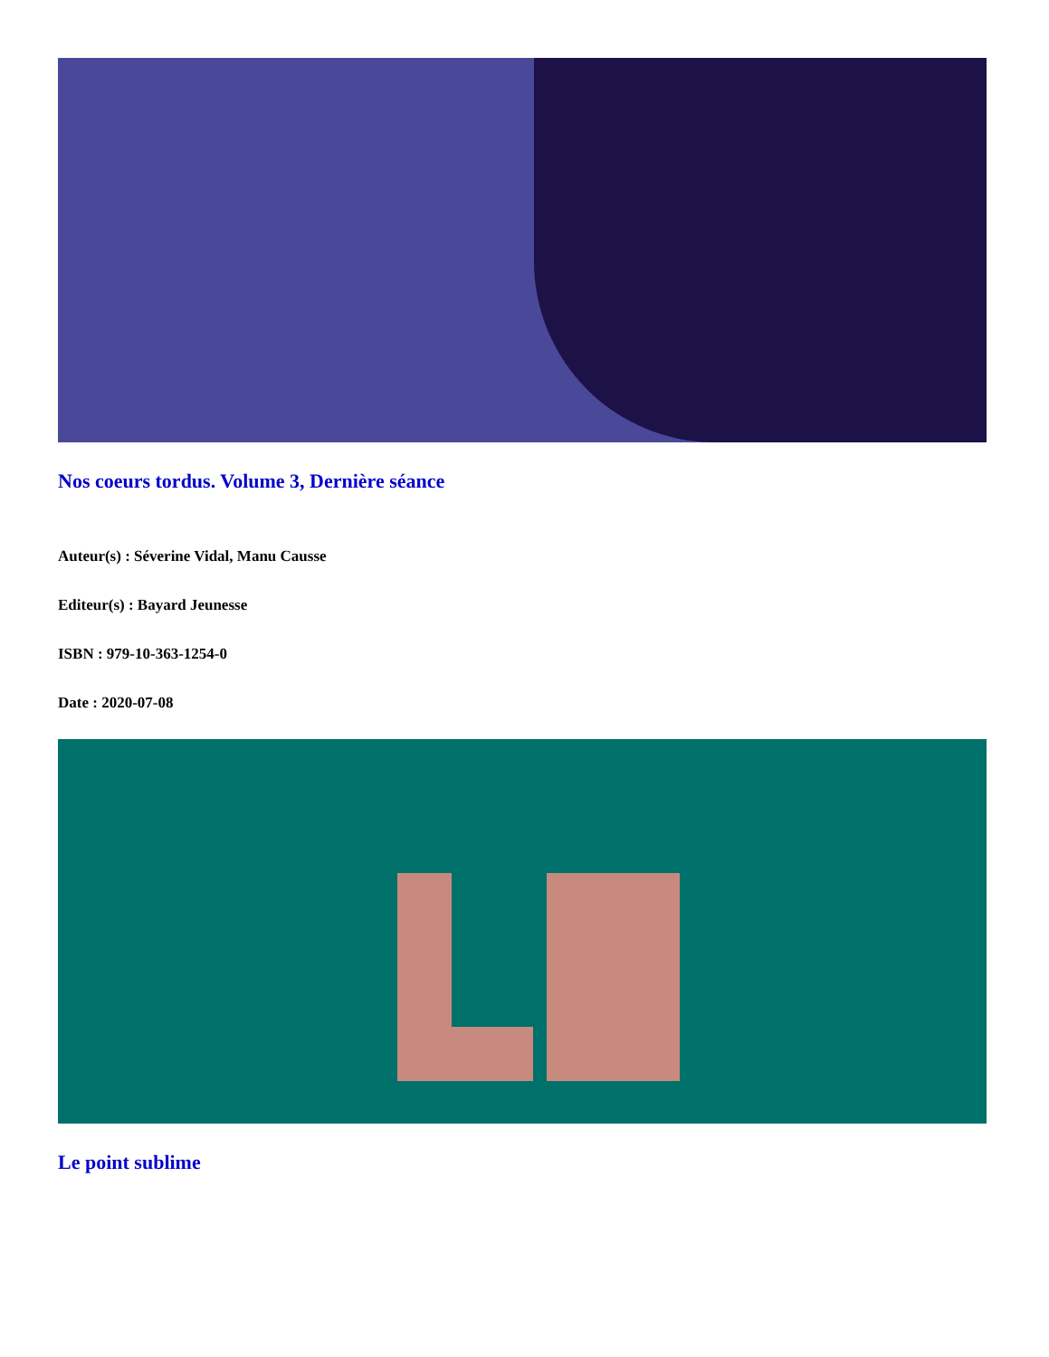Nos coeurs tordus. Volume 3, Dernière séance
Auteur(s) : Séverine Vidal, Manu Causse
Editeur(s) : Bayard Jeunesse
ISBN : 979-10-363-1254-0
Date : 2020-07-08
Le point sublime